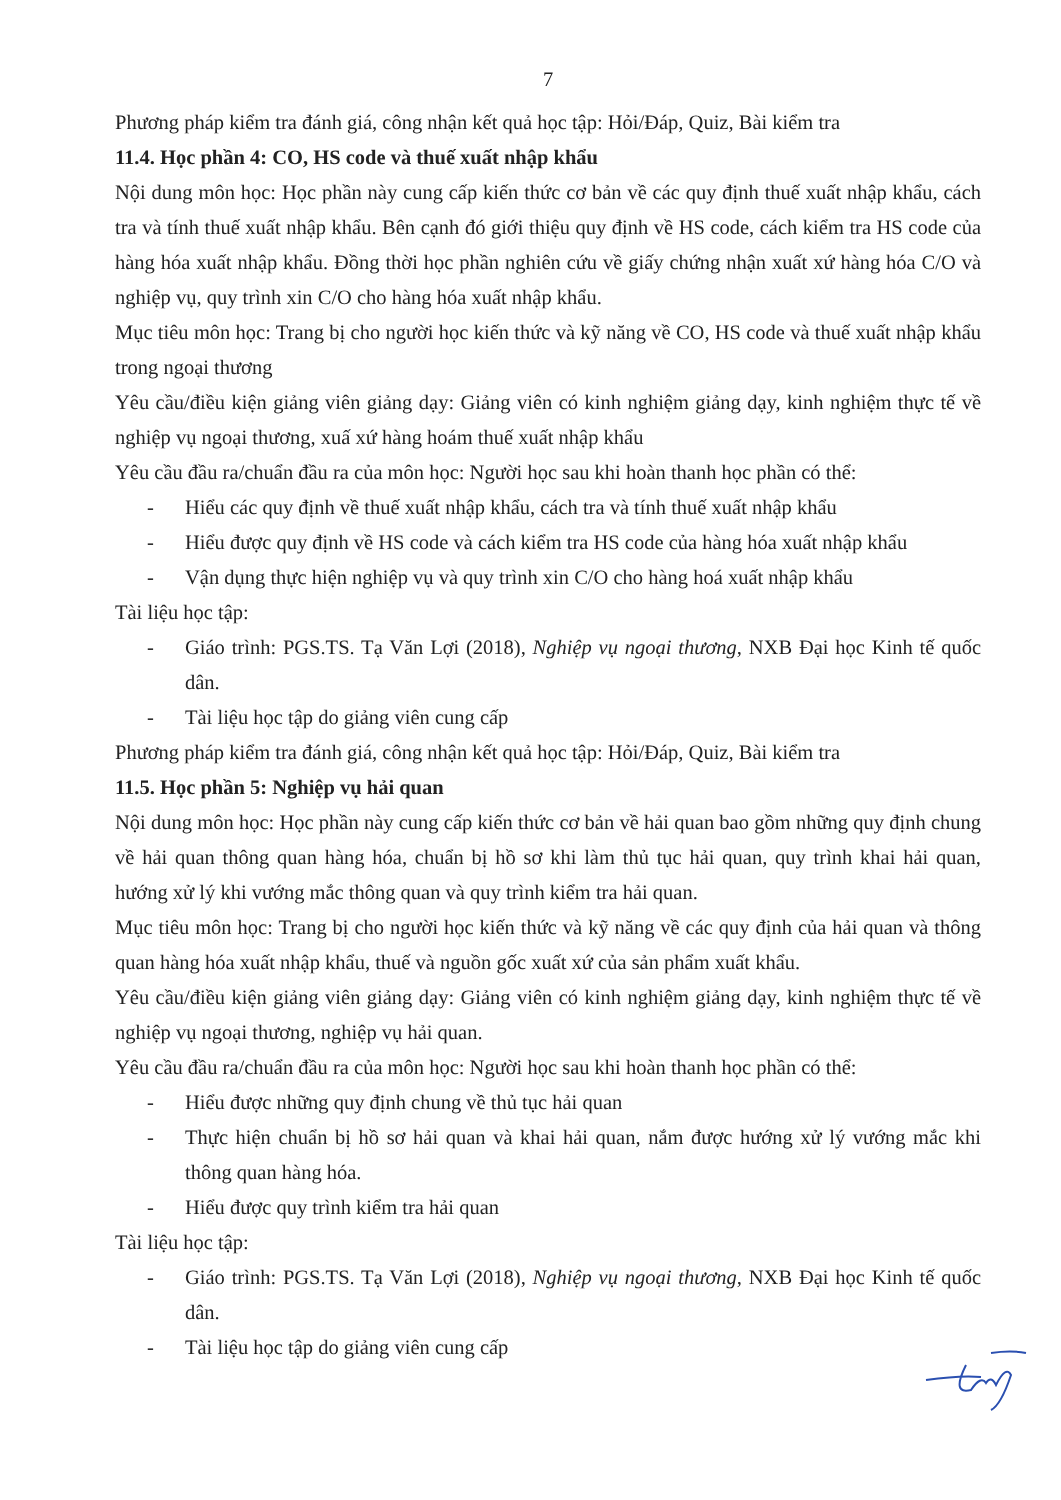7
Phương pháp kiểm tra đánh giá, công nhận kết quả học tập: Hỏi/Đáp, Quiz, Bài kiểm tra
11.4. Học phần 4: CO, HS code và thuế xuất nhập khẩu
Nội dung môn học: Học phần này cung cấp kiến thức cơ bản về các quy định thuế xuất nhập khẩu, cách tra và tính thuế xuất nhập khẩu. Bên cạnh đó giới thiệu quy định về HS code, cách kiểm tra HS code của hàng hóa xuất nhập khẩu. Đồng thời học phần nghiên cứu về giấy chứng nhận xuất xứ hàng hóa C/O và nghiệp vụ, quy trình xin C/O cho hàng hóa xuất nhập khẩu.
Mục tiêu môn học: Trang bị cho người học kiến thức và kỹ năng về CO, HS code và thuế xuất nhập khẩu trong ngoại thương
Yêu cầu/điều kiện giảng viên giảng dạy: Giảng viên có kinh nghiệm giảng dạy, kinh nghiệm thực tế về nghiệp vụ ngoại thương, xuấ xứ hàng hoám thuế xuất nhập khẩu
Yêu cầu đầu ra/chuẩn đầu ra của môn học: Người học sau khi hoàn thanh học phần có thể:
- Hiểu các quy định về thuế xuất nhập khẩu, cách tra và tính thuế xuất nhập khẩu
- Hiểu được quy định về HS code và cách kiểm tra HS code của hàng hóa xuất nhập khẩu
- Vận dụng thực hiện nghiệp vụ và quy trình xin C/O cho hàng hoá xuất nhập khẩu
Tài liệu học tập:
- Giáo trình: PGS.TS. Tạ Văn Lợi (2018), Nghiệp vụ ngoại thương, NXB Đại học Kinh tế quốc dân.
- Tài liệu học tập do giảng viên cung cấp
Phương pháp kiểm tra đánh giá, công nhận kết quả học tập: Hỏi/Đáp, Quiz, Bài kiểm tra
11.5. Học phần 5: Nghiệp vụ hải quan
Nội dung môn học: Học phần này cung cấp kiến thức cơ bản về hải quan bao gồm những quy định chung về hải quan thông quan hàng hóa, chuẩn bị hồ sơ khi làm thủ tục hải quan, quy trình khai hải quan, hướng xử lý khi vướng mắc thông quan và quy trình kiểm tra hải quan.
Mục tiêu môn học: Trang bị cho người học kiến thức và kỹ năng về các quy định của hải quan và thông quan hàng hóa xuất nhập khẩu, thuế và nguồn gốc xuất xứ của sản phẩm xuất khẩu.
Yêu cầu/điều kiện giảng viên giảng dạy: Giảng viên có kinh nghiệm giảng dạy, kinh nghiệm thực tế về nghiệp vụ ngoại thương, nghiệp vụ hải quan.
Yêu cầu đầu ra/chuẩn đầu ra của môn học: Người học sau khi hoàn thanh học phần có thể:
- Hiểu được những quy định chung về thủ tục hải quan
- Thực hiện chuẩn bị hồ sơ hải quan và khai hải quan, nắm được hướng xử lý vướng mắc khi thông quan hàng hóa.
- Hiểu được quy trình kiểm tra hải quan
Tài liệu học tập:
- Giáo trình: PGS.TS. Tạ Văn Lợi (2018), Nghiệp vụ ngoại thương, NXB Đại học Kinh tế quốc dân.
- Tài liệu học tập do giảng viên cung cấp